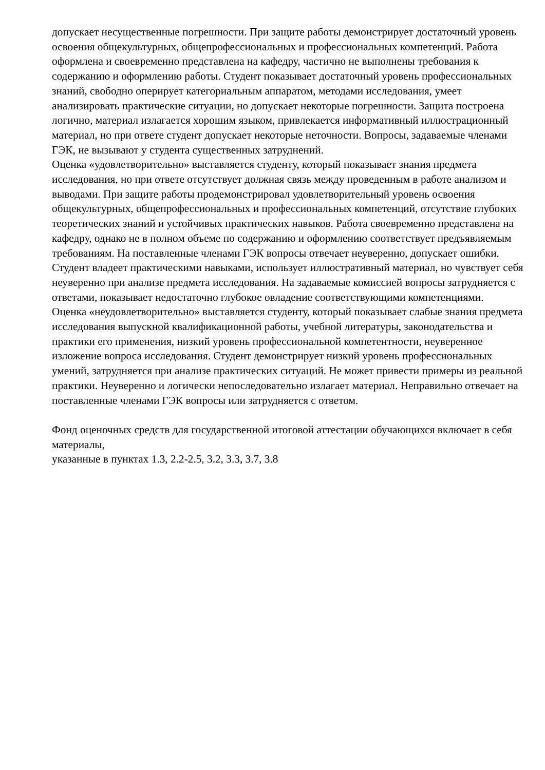допускает несущественные погрешности. При защите работы демонстрирует достаточный уровень освоения общекультурных, общепрофессиональных и профессиональных компетенций. Работа оформлена и своевременно представлена на кафедру, частично не выполнены требования к содержанию и оформлению работы. Студент показывает достаточный уровень профессиональных знаний, свободно оперирует категориальным аппаратом, методами исследования, умеет анализировать практические ситуации, но допускает некоторые погрешности. Защита построена логично, материал излагается хорошим языком, привлекается информативный иллюстрационный материал, но при ответе студент допускает некоторые неточности. Вопросы, задаваемые членами ГЭК, не вызывают у студента существенных затруднений.
Оценка «удовлетворительно» выставляется студенту, который показывает знания предмета исследования, но при ответе отсутствует должная связь между проведенным в работе анализом и выводами. При защите работы продемонстрировал удовлетворительный уровень освоения общекультурных, общепрофессиональных и профессиональных компетенций, отсутствие глубоких теоретических знаний и устойчивых практических навыков. Работа своевременно представлена на кафедру, однако не в полном объеме по содержанию и оформлению соответствует предъявляемым требованиям. На поставленные членами ГЭК вопросы отвечает неуверенно, допускает ошибки. Студент владеет практическими навыками, использует иллюстративный материал, но чувствует себя неуверенно при анализе предмета исследования. На задаваемые комиссией вопросы затрудняется с ответами, показывает недостаточно глубокое овладение соответствующими компетенциями.
Оценка «неудовлетворительно» выставляется студенту, который показывает слабые знания предмета исследования выпускной квалификационной работы, учебной литературы, законодательства и практики его применения, низкий уровень профессиональной компетентности, неуверенное изложение вопроса исследования. Студент демонстрирует низкий уровень профессиональных умений, затрудняется при анализе практических ситуаций. Не может привести примеры из реальной практики. Неуверенно и логически непоследовательно излагает материал. Неправильно отвечает на поставленные членами ГЭК вопросы или затрудняется с ответом.
Фонд оценочных средств для государственной итоговой аттестации обучающихся включает в себя материалы,
указанные в пунктах 1.3, 2.2-2.5, 3.2, 3.3, 3.7, 3.8